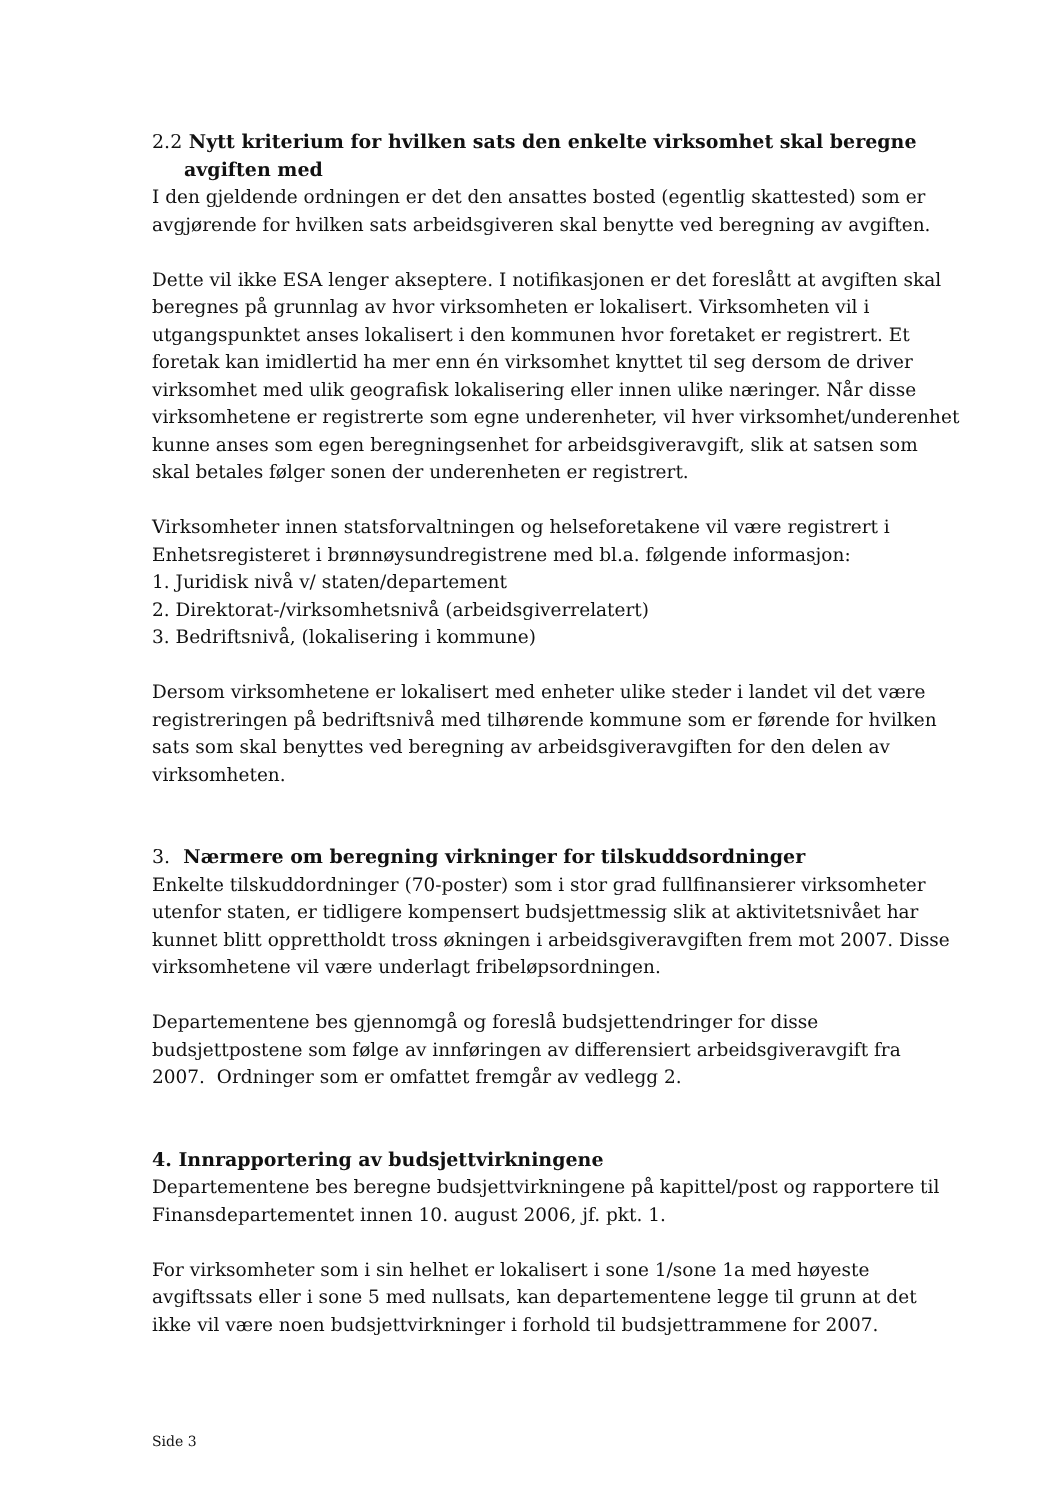2.2 Nytt kriterium for hvilken sats den enkelte virksomhet skal beregne
avgiften med
I den gjeldende ordningen er det den ansattes bosted (egentlig skattested) som er avgjørende for hvilken sats arbeidsgiveren skal benytte ved beregning av avgiften.
Dette vil ikke ESA lenger akseptere. I notifikasjonen er det foreslått at avgiften skal beregnes på grunnlag av hvor virksomheten er lokalisert. Virksomheten vil i utgangspunktet anses lokalisert i den kommunen hvor foretaket er registrert. Et foretak kan imidlertid ha mer enn én virksomhet knyttet til seg dersom de driver virksomhet med ulik geografisk lokalisering eller innen ulike næringer. Når disse virksomhetene er registrerte som egne underenheter, vil hver virksomhet/underenhet kunne anses som egen beregningsenhet for arbeidsgiveravgift, slik at satsen som skal betales følger sonen der underenheten er registrert.
Virksomheter innen statsforvaltningen og helseforetakene vil være registrert i Enhetsregisteret i brønnøysundregistrene med bl.a. følgende informasjon:
1. Juridisk nivå v/ staten/departement
2. Direktorat-/virksomhetsnivå (arbeidsgiverrelatert)
3. Bedriftsnivå, (lokalisering i kommune)
Dersom virksomhetene er lokalisert med enheter ulike steder i landet vil det være registreringen på bedriftsnivå med tilhørende kommune som er førende for hvilken sats som skal benyttes ved beregning av arbeidsgiveravgiften for den delen av virksomheten.
3. Nærmere om beregning virkninger for tilskuddsordninger
Enkelte tilskuddordninger (70-poster) som i stor grad fullfinansierer virksomheter utenfor staten, er tidligere kompensert budsjettmessig slik at aktivitetsnivået har kunnet blitt opprettholdt tross økningen i arbeidsgiveravgiften frem mot 2007. Disse virksomhetene vil være underlagt fribeløpsordningen.
Departementene bes gjennomgå og foreslå budsjettendringer for disse budsjettpostene som følge av innføringen av differensiert arbeidsgiveravgift fra 2007. Ordninger som er omfattet fremgår av vedlegg 2.
4. Innrapportering av budsjettvirkningene
Departementene bes beregne budsjettvirkningene på kapittel/post og rapportere til Finansdepartementet innen 10. august 2006, jf. pkt. 1.
For virksomheter som i sin helhet er lokalisert i sone 1/sone 1a med høyeste avgiftssats eller i sone 5 med nullsats, kan departementene legge til grunn at det ikke vil være noen budsjettvirkninger i forhold til budsjettrammene for 2007.
Side 3